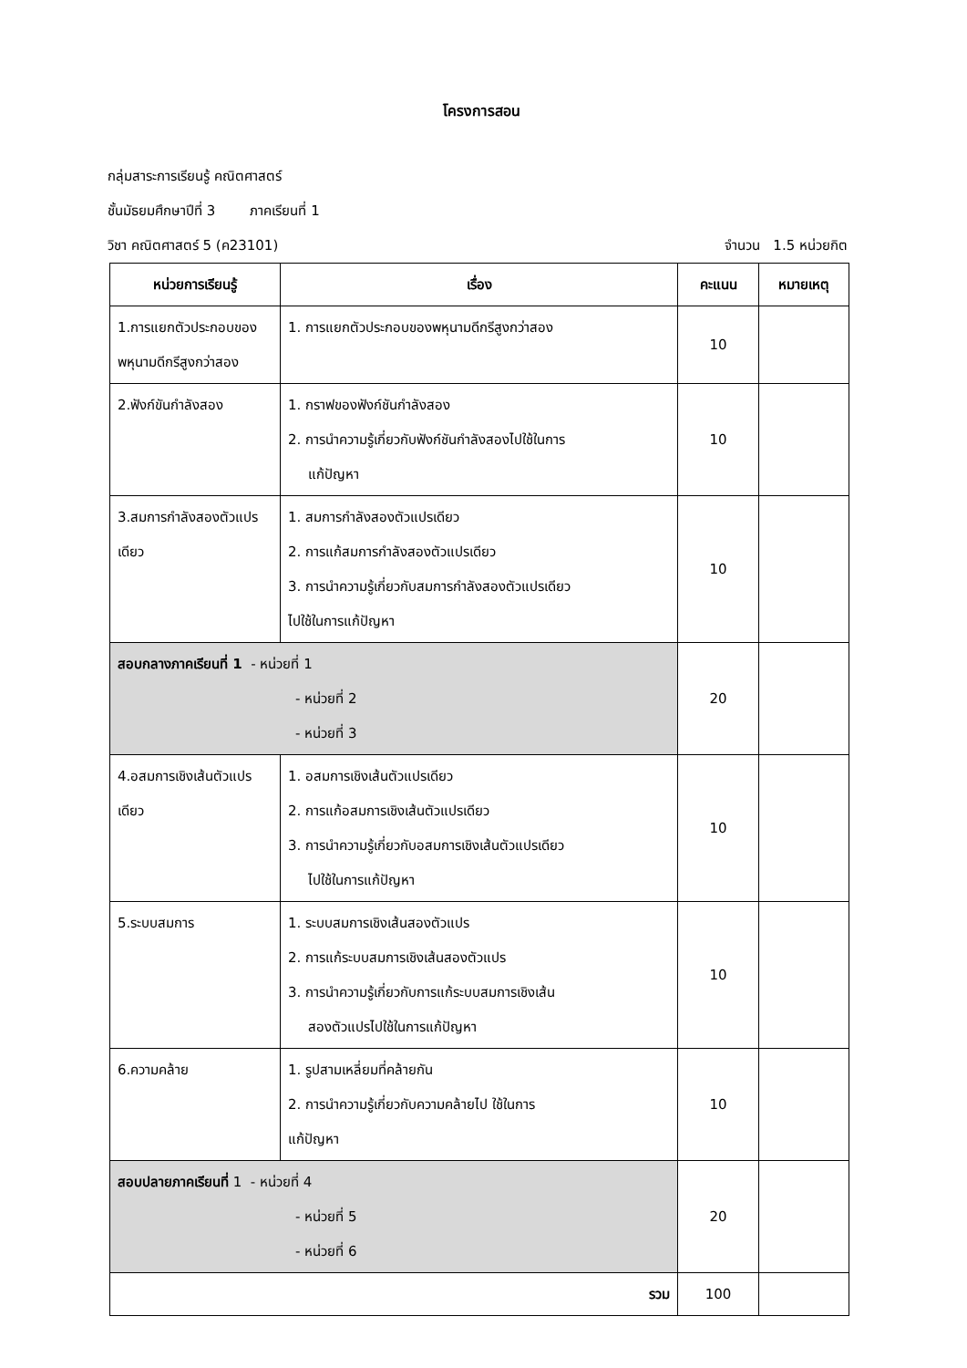โครงการสอน
กลุ่มสาระการเรียนรู้ คณิตศาสตร์
ชั้นมัธยมศึกษาปีที่ 3 ภาคเรียนที่ 1
วิชา คณิตศาสตร์ 5 (ค23101) จำนวน 1.5 หน่วยกิต
| หน่วยการเรียนรู้ | เรื่อง | คะแนน | หมายเหตุ |
| --- | --- | --- | --- |
| 1.การแยกตัวประกอบของพหุนามดีกรีสูงกว่าสอง | 1. การแยกตัวประกอบของพหุนามดีกรีสูงกว่าสอง | 10 | |
| 2.ฟังก์ขันกำลังสอง | 1. กราฟของฟังก์ชันกำลังสอง 2. การนำความรู้เกี่ยวกับฟังก์ชันกำลังสองไปใช้ในการ แก้ปัญหา | 10 | |
| 3.สมการกำลังสองตัวแปรเดียว | 1. สมการกำลังสองตัวแปรเดียว 2. การแก้สมการกำลังสองตัวแปรเดียว 3. การนำความรู้เกี่ยวกับสมการกำลังสองตัวแปรเดียว ไปใช้ในการแก้ปัญหา | 10 | |
| สอบกลางภาคเรียนที่ 1 - หน่วยที่ 1 - หน่วยที่ 2 - หน่วยที่ 3 | | 20 | |
| 4.อสมการเชิงเส้นตัวแปรเดียว | 1. อสมการเชิงเส้นตัวแปรเดียว 2. การแก้อสมการเชิงเส้นตัวแปรเดียว 3. การนำความรู้เกี่ยวกับอสมการเชิงเส้นตัวแปรเดียว ไปใช้ในการแก้ปัญหา | 10 | |
| 5.ระบบสมการ | 1. ระบบสมการเชิงเส้นสองตัวแปร 2. การแก้ระบบสมการเชิงเส้นสองตัวแปร 3. การนำความรู้เกี่ยวกับการแก้ระบบสมการเชิงเส้น สองตัวแปรไปใช้ในการแก้ปัญหา | 10 | |
| 6.ความคล้าย | 1. รูปสามเหลี่ยมที่คล้ายกัน 2. การนำความรู้เกี่ยวกับความคล้ายไป ใช้ในการ แก้ปัญหา | 10 | |
| สอบปลายภาคเรียนที่ 1 - หน่วยที่ 4 - หน่วยที่ 5 - หน่วยที่ 6 | | 20 | |
| รวม | | 100 | |